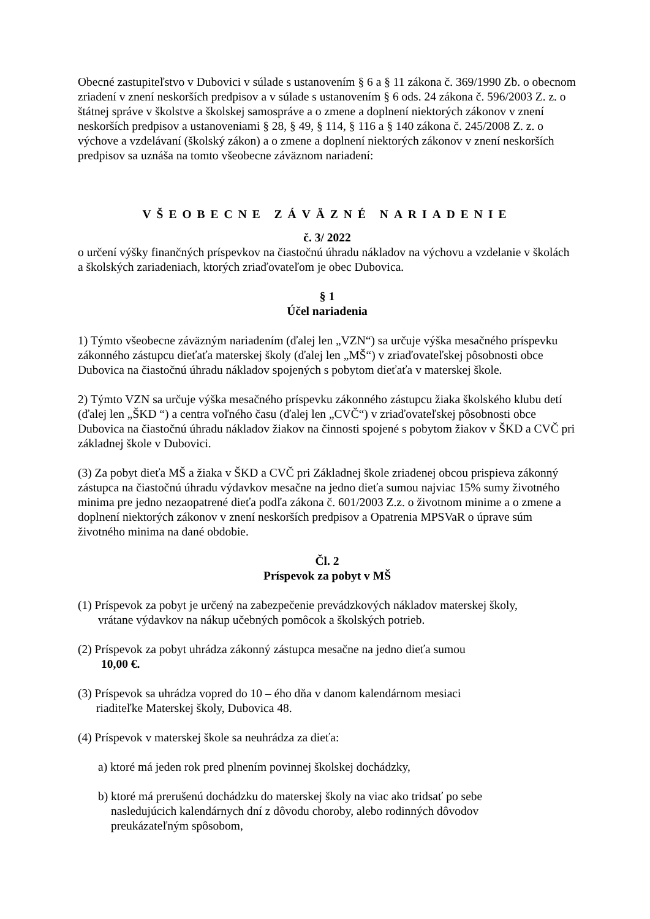Obecné zastupiteľstvo v Dubovici v súlade s ustanovením § 6 a § 11 zákona č. 369/1990 Zb. o obecnom zriadení v znení neskorších predpisov a v súlade s ustanovením § 6 ods. 24 zákona č. 596/2003 Z. z. o štátnej správe v školstve a školskej samospráve a o zmene a doplnení niektorých zákonov v znení neskorších predpisov a ustanoveniami § 28, § 49, § 114, § 116 a § 140 zákona č. 245/2008 Z. z. o výchove a vzdelávaní (školský zákon) a o zmene a doplnení niektorých zákonov v znení neskorších predpisov sa uznáša na tomto všeobecne záväznom nariadení:
VŠEOBECNE ZÁVÄZNÉ NARIADENIE
č. 3/ 2022
o určení výšky finančných príspevkov na čiastočnú úhradu nákladov na výchovu a vzdelanie v školách a školských zariadeniach, ktorých zriaďovateľom je obec Dubovica.
§ 1
Účel nariadenia
1) Týmto všeobecne záväzným nariadením (ďalej len „VZN“) sa určuje výška mesačného príspevku zákonného zástupcu dieťaťa materskej školy (ďalej len „MŠ“) v zriaďovateľskej pôsobnosti obce Dubovica na čiastočnú úhradu nákladov spojených s pobytom dieťaťa v materskej škole.
2) Týmto VZN sa určuje výška mesačného príspevku zákonného zástupcu žiaka školského klubu detí (ďalej len „ŠKD “) a centra voľného času (ďalej len „CVČ“) v zriaďovateľskej pôsobnosti obce Dubovica na čiastočnú úhradu nákladov žiakov na činnosti spojené s pobytom žiakov v ŠKD a CVČ pri základnej škole v Dubovici.
(3) Za pobyt dieťa MŠ a žiaka v ŠKD a CVČ pri Základnej škole zriadenej obcou prispieva zákonný zástupca na čiastočnú úhradu výdavkov mesačne na jedno dieťa sumou najviac 15% sumy životného minima pre jedno nezaopatrené dieťa podľa zákona č. 601/2003 Z.z. o životnom minime a o zmene a doplnení niektorých zákonov v znení neskorších predpisov a Opatrenia MPSVaR o úprave súm životného minima na dané obdobie.
Čl. 2
Príspevok za pobyt v MŠ
(1) Príspevok za pobyt je určený na zabezpečenie prevádzkových nákladov materskej školy,
vrátane výdavkov na nákup učebných pomôcok a školských potrieb.
(2) Príspevok za pobyt uhrádza zákonný zástupca mesačne na jedno dieťa sumou
10,00 €.
(3) Príspevok sa uhrádza vopred do 10 – ého dňa v danom kalendárnom mesiaci
riaditeľke Materskej školy, Dubovica 48.
(4) Príspevok v materskej škole sa neuhrádza za dieťa:
a) ktoré má jeden rok pred plnením povinnej školskej dochádzky,
b) ktoré má prerušenú dochádzku do materskej školy na viac ako tridsať po sebe
nasledujúcich kalendárnych dní z dôvodu choroby, alebo rodinných dôvodov
preukázateľným spôsobom,